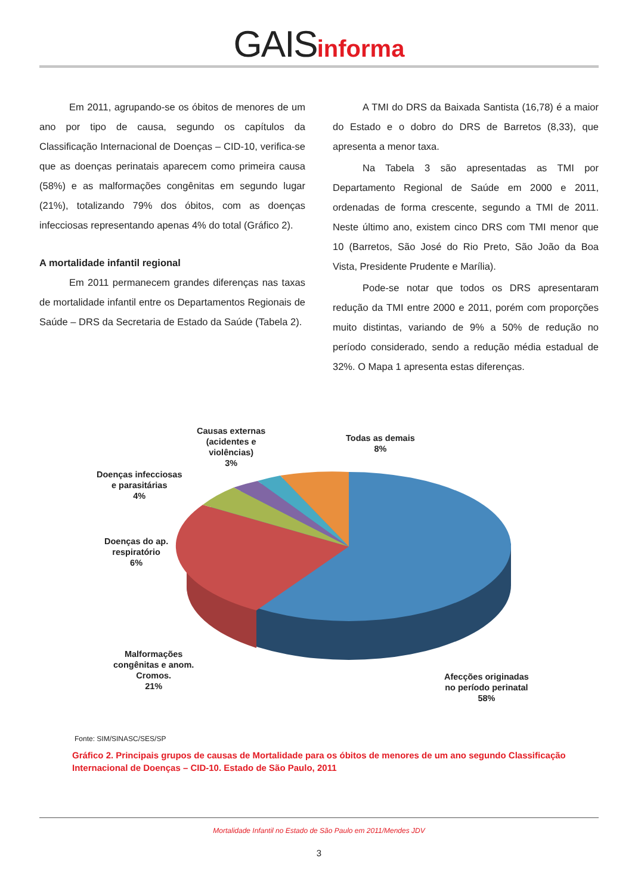GAISinforma
Em 2011, agrupando-se os óbitos de menores de um ano por tipo de causa, segundo os capítulos da Classificação Internacional de Doenças – CID-10, verifica-se que as doenças perinatais aparecem como primeira causa (58%) e as malformações congênitas em segundo lugar (21%), totalizando 79% dos óbitos, com as doenças infecciosas representando apenas 4% do total (Gráfico 2).
A mortalidade infantil regional
Em 2011 permanecem grandes diferenças nas taxas de mortalidade infantil entre os Departamentos Regionais de Saúde – DRS da Secretaria de Estado da Saúde (Tabela 2).
A TMI do DRS da Baixada Santista (16,78) é a maior do Estado e o dobro do DRS de Barretos (8,33), que apresenta a menor taxa.
Na Tabela 3 são apresentadas as TMI por Departamento Regional de Saúde em 2000 e 2011, ordenadas de forma crescente, segundo a TMI de 2011. Neste último ano, existem cinco DRS com TMI menor que 10 (Barretos, São José do Rio Preto, São João da Boa Vista, Presidente Prudente e Marília).
Pode-se notar que todos os DRS apresentaram redução da TMI entre 2000 e 2011, porém com proporções muito distintas, variando de 9% a 50% de redução no período considerado, sendo a redução média estadual de 32%. O Mapa 1 apresenta estas diferenças.
Causas externas
(acidentes e
violências)
3%
Todas as demais
8%
Doenças infecciosas
e parasitárias
4%
Doenças do ap.
respiratório
6%
Malformações
congênitas e anom.
Cromos.
21%
Afecções originadas
no período perinatal
58%
Fonte: SIM/SINASC/SES/SP
Gráfico 2. Principais grupos de causas de Mortalidade para os óbitos de menores de um ano segundo Classificação Internacional de Doenças – CID-10. Estado de São Paulo, 2011
Mortalidade Infantil no Estado de São Paulo em 2011/Mendes JDV
3